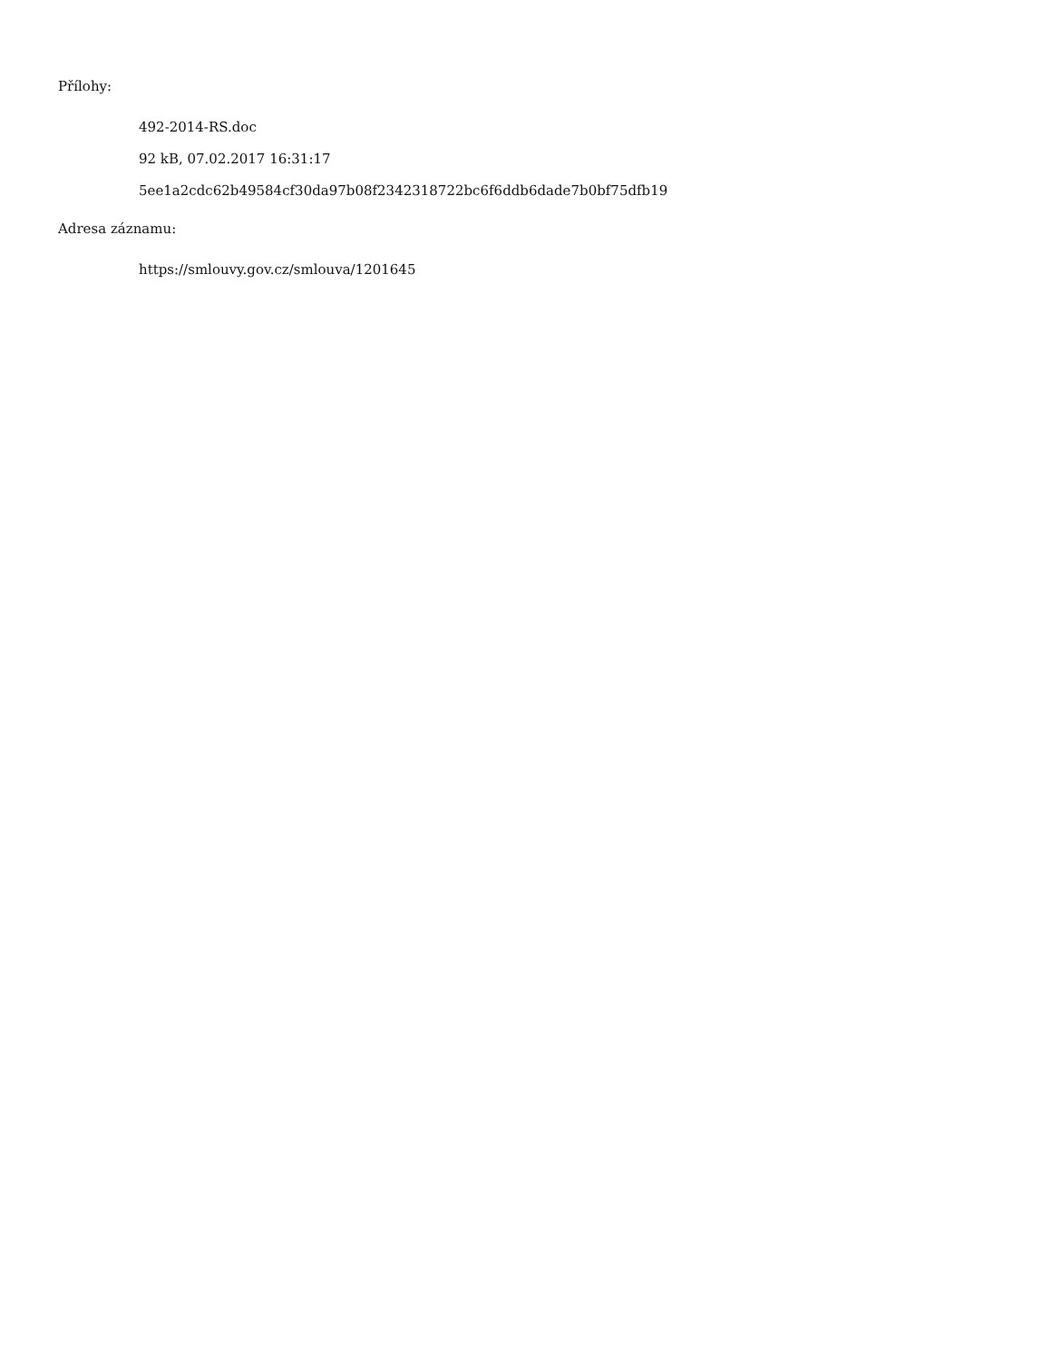Přílohy:
492-2014-RS.doc
92 kB, 07.02.2017 16:31:17
5ee1a2cdc62b49584cf30da97b08f2342318722bc6f6ddb6dade7b0bf75dfb19
Adresa záznamu:
https://smlouvy.gov.cz/smlouva/1201645